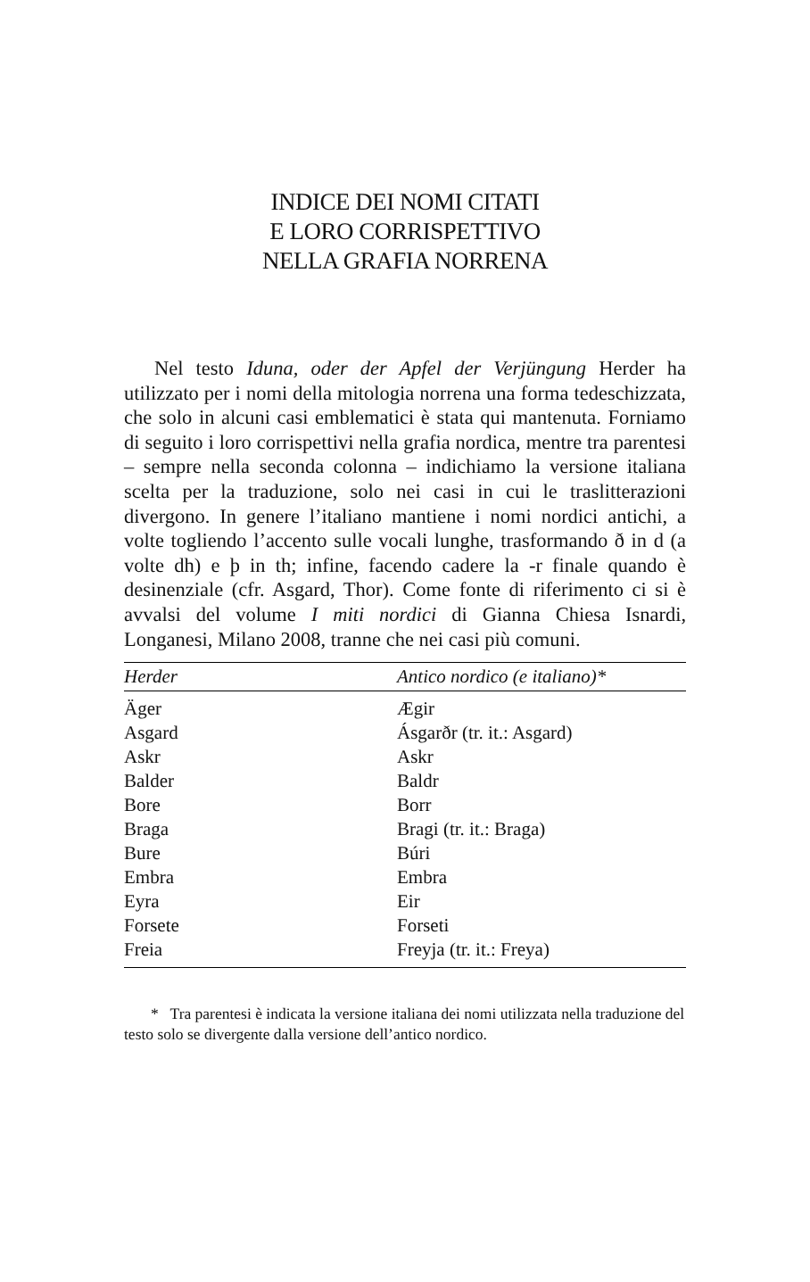INDICE DEI NOMI CITATI
E LORO CORRISPETTIVO
NELLA GRAFIA NORRENA
Nel testo Iduna, oder der Apfel der Verjüngung Herder ha utilizzato per i nomi della mitologia norrena una forma tedeschizzata, che solo in alcuni casi emblematici è stata qui mantenuta. Forniamo di seguito i loro corrispettivi nella grafia nordica, mentre tra parentesi – sempre nella seconda colonna – indichiamo la versione italiana scelta per la traduzione, solo nei casi in cui le traslitterazioni divergono. In genere l’italiano mantiene i nomi nordici antichi, a volte togliendo l’accento sulle vocali lunghe, trasformando ð in d (a volte dh) e þ in th; infine, facendo cadere la -r finale quando è desinenziale (cfr. Asgard, Thor). Come fonte di riferimento ci si è avvalsi del volume I miti nordici di Gianna Chiesa Isnardi, Longanesi, Milano 2008, tranne che nei casi più comuni.
| Herder | Antico nordico (e italiano)* |
| --- | --- |
| Äger | Ægir |
| Asgard | Ásgarðr (tr. it.: Asgard) |
| Askr | Askr |
| Balder | Baldr |
| Bore | Borr |
| Braga | Bragi (tr. it.: Braga) |
| Bure | Búri |
| Embra | Embra |
| Eyra | Eir |
| Forsete | Forseti |
| Freia | Freyja (tr. it.: Freya) |
* Tra parentesi è indicata la versione italiana dei nomi utilizzata nella traduzione del testo solo se divergente dalla versione dell’antico nordico.